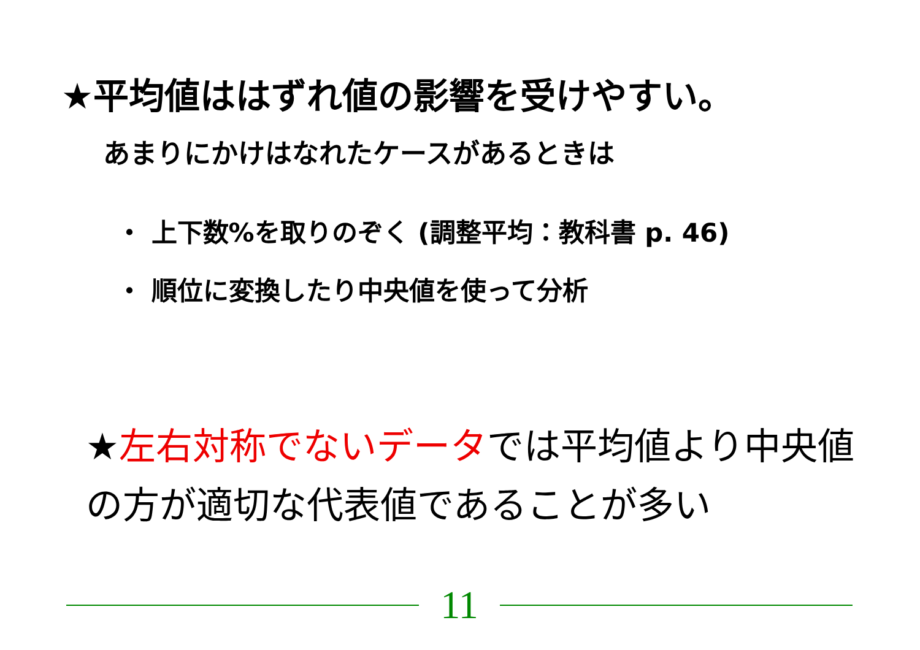★平均値ははずれ値の影響を受けやすい。
あまりにかけはなれたケースがあるときは
・ 上下数%を取りのぞく (調整平均：教科書 p. 46)
・ 順位に変換したり中央値を使って分析
★左右対称でないデータでは平均値より中央値の方が適切な代表値であることが多い
11